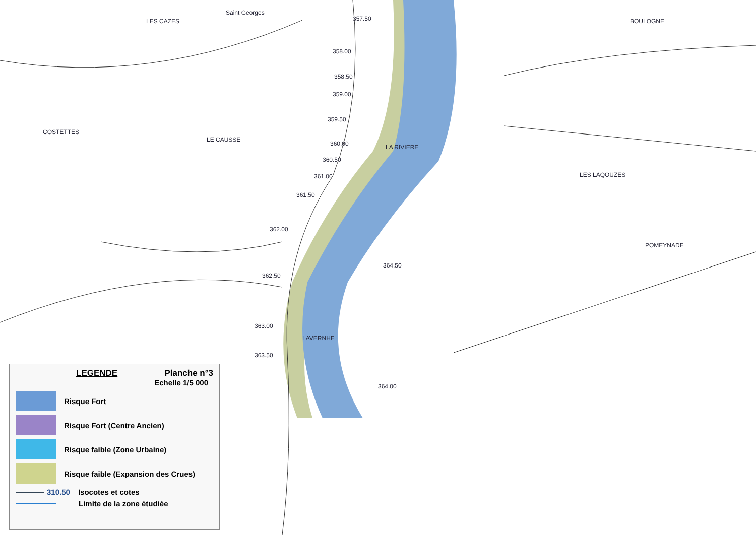357.50
358.00
358.50
359.00
359.50
360.00
360.50
361.00
361.50
362.00
364.50
362.50
363.00
363.50
LE CAUSSE
LES CAZES
COSTETTES
LA RIVIERE
BOULOGNE
LES LAQOUZES
POMEYNADE
LAVERNHE
Saint Georges
364.00
LEGENDE Planche n°3
Echelle 1/5 000
Risque Fort
Risque Fort (Centre Ancien)
Risque faible (Zone Urbaine)
Risque faible (Expansion des Crues)
310.50 Isocotes et cotes
Limite de la zone étudiée